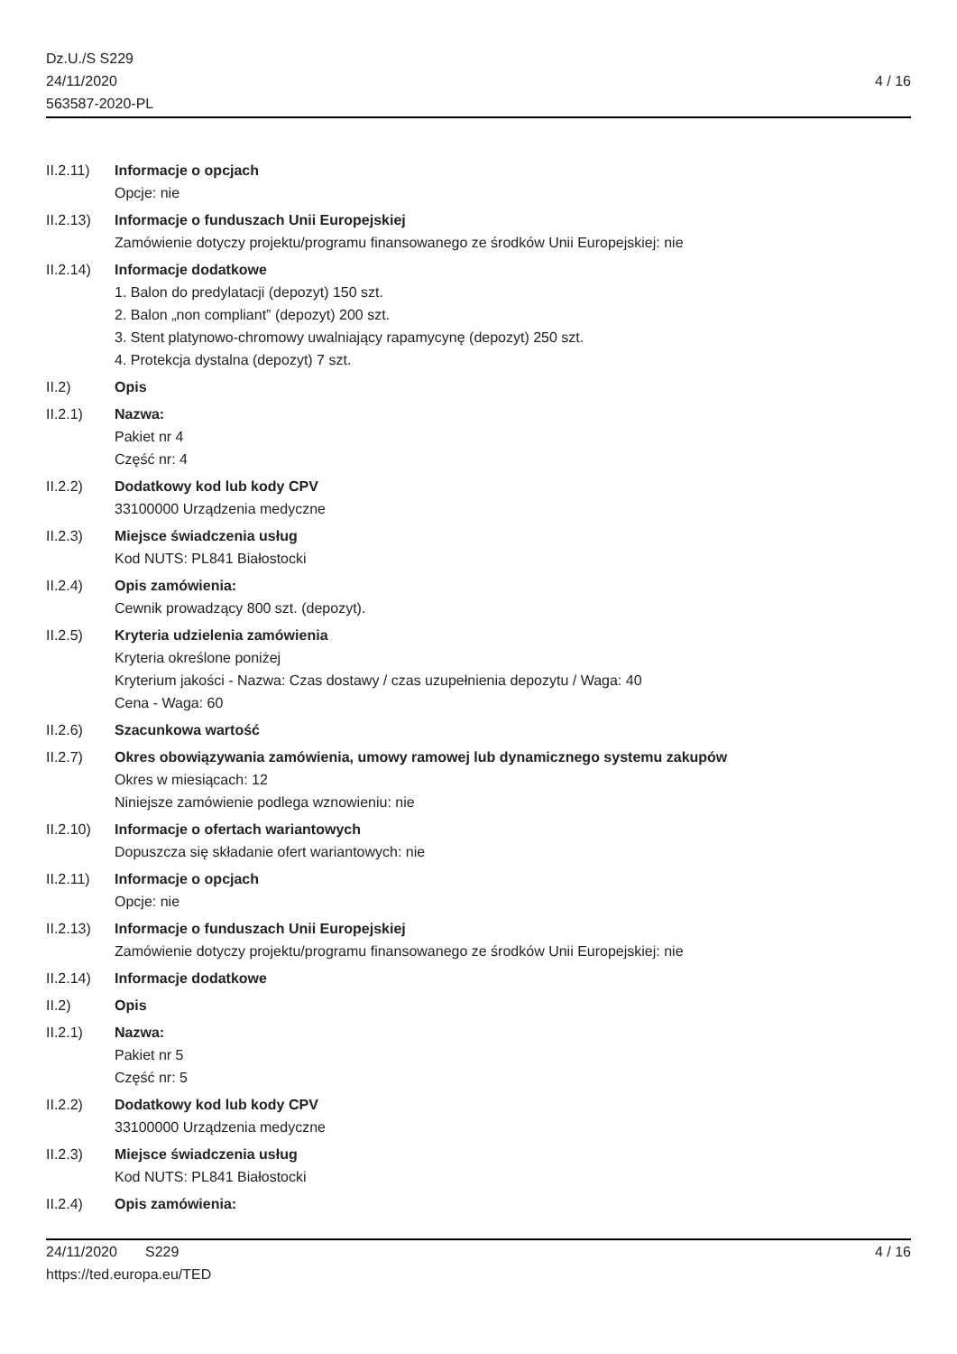Dz.U./S S229
24/11/2020
563587-2020-PL
4 / 16
II.2.11)
Informacje o opcjach
Opcje: nie
II.2.13)
Informacje o funduszach Unii Europejskiej
Zamówienie dotyczy projektu/programu finansowanego ze środków Unii Europejskiej: nie
II.2.14)
Informacje dodatkowe
1. Balon do predylatacji (depozyt) 150 szt.
2. Balon „non compliant” (depozyt) 200 szt.
3. Stent platynowo-chromowy uwalniający rapamycynę (depozyt) 250 szt.
4. Protekcja dystalna (depozyt) 7 szt.
II.2) Opis
II.2.1) Nazwa:
Pakiet nr 4
Część nr: 4
II.2.2) Dodatkowy kod lub kody CPV
33100000 Urządzenia medyczne
II.2.3) Miejsce świadczenia usług
Kod NUTS: PL841 Białostocki
II.2.4) Opis zamówienia:
Cewnik prowadzący 800 szt. (depozyt).
II.2.5) Kryteria udzielenia zamówienia
Kryteria określone poniżej
Kryterium jakości - Nazwa: Czas dostawy / czas uzupełnienia depozytu / Waga: 40
Cena - Waga: 60
II.2.6) Szacunkowa wartość
II.2.7) Okres obowiązywania zamówienia, umowy ramowej lub dynamicznego systemu zakupów
Okres w miesiącach: 12
Niniejsze zamówienie podlega wznowieniu: nie
II.2.10)
Informacje o ofertach wariantowych
Dopuszcza się składanie ofert wariantowych: nie
II.2.11)
Informacje o opcjach
Opcje: nie
II.2.13)
Informacje o funduszach Unii Europejskiej
Zamówienie dotyczy projektu/programu finansowanego ze środków Unii Europejskiej: nie
II.2.14)
Informacje dodatkowe
II.2) Opis
II.2.1) Nazwa:
Pakiet nr 5
Część nr: 5
II.2.2) Dodatkowy kod lub kody CPV
33100000 Urządzenia medyczne
II.2.3) Miejsce świadczenia usług
Kod NUTS: PL841 Białostocki
II.2.4) Opis zamówienia:
24/11/2020 S229
https://ted.europa.eu/TED
4 / 16